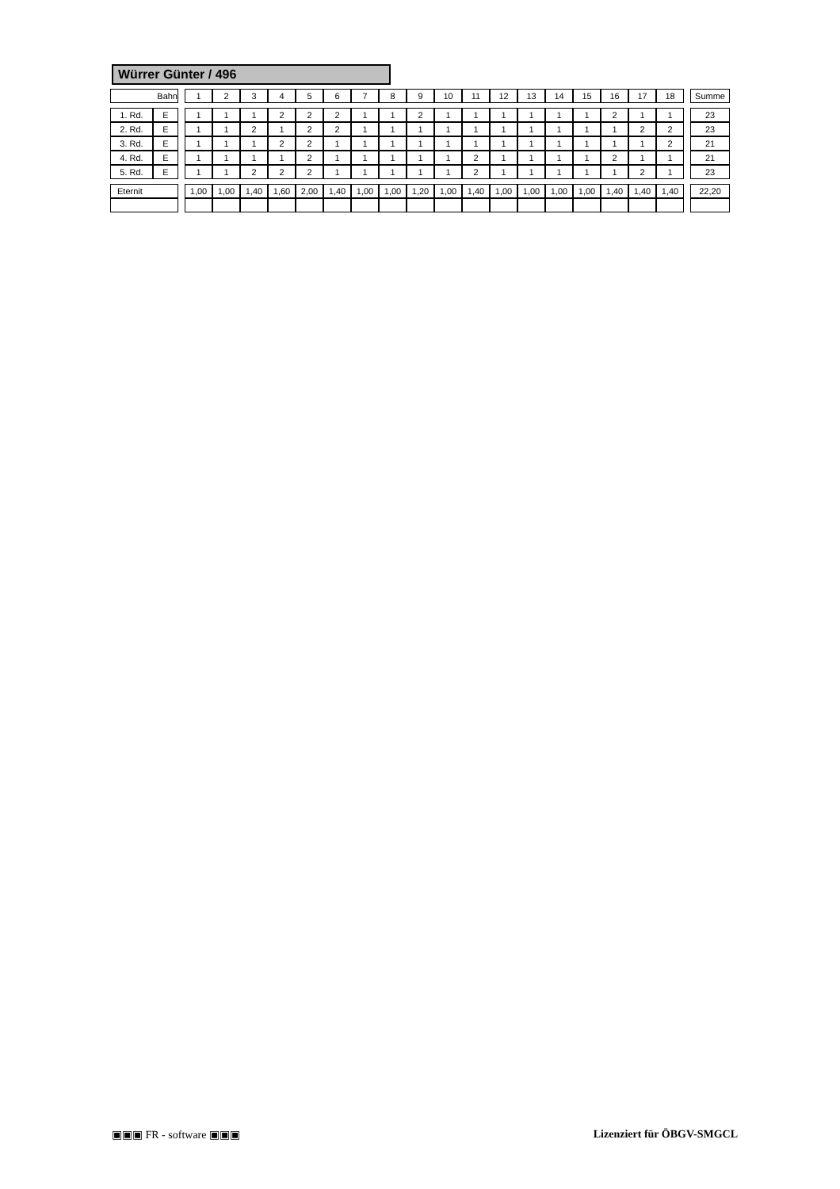Würrer Günter / 496
| Bahn | | | 1 | 2 | 3 | 4 | 5 | 6 | 7 | 8 | 9 | 10 | 11 | 12 | 13 | 14 | 15 | 16 | 17 | 18 | | Summe |
| 1. Rd. | E | | 1 | 1 | 1 | 2 | 2 | 2 | 1 | 1 | 2 | 1 | 1 | 1 | 1 | 1 | 1 | 2 | 1 | 1 | | 23 |
| 2. Rd. | E | | 1 | 1 | 2 | 1 | 2 | 2 | 1 | 1 | 1 | 1 | 1 | 1 | 1 | 1 | 1 | 1 | 2 | 2 | | 23 |
| 3. Rd. | E | | 1 | 1 | 1 | 2 | 2 | 1 | 1 | 1 | 1 | 1 | 1 | 1 | 1 | 1 | 1 | 1 | 1 | 2 | | 21 |
| 4. Rd. | E | | 1 | 1 | 1 | 1 | 2 | 1 | 1 | 1 | 1 | 1 | 2 | 1 | 1 | 1 | 1 | 2 | 1 | 1 | | 21 |
| 5. Rd. | E | | 1 | 1 | 2 | 2 | 2 | 1 | 1 | 1 | 1 | 1 | 2 | 1 | 1 | 1 | 1 | 1 | 2 | 1 | | 23 |
| Eternit | | | 1,00 | 1,00 | 1,40 | 1,60 | 2,00 | 1,40 | 1,00 | 1,00 | 1,20 | 1,00 | 1,40 | 1,00 | 1,00 | 1,00 | 1,00 | 1,40 | 1,40 | 1,40 | | 22,20 |
▣▣▣ FR - software ▣▣▣ Lizenziert für ÖBGV-SMGCL